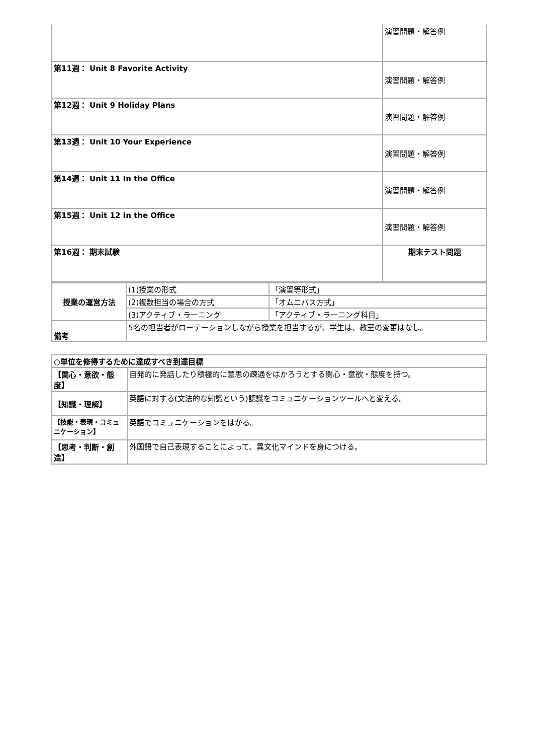| | 演習問題・解答例 |
| 第11週： Unit 8 Favorite Activity | 演習問題・解答例 |
| 第12週： Unit 9 Holiday Plans | 演習問題・解答例 |
| 第13週： Unit 10 Your Experience | 演習問題・解答例 |
| 第14週： Unit 11 In the Office | 演習問題・解答例 |
| 第15週： Unit 12 In the Office | 演習問題・解答例 |
| 第16週： 期末試験 | 期末テスト問題 |
| 授業の運営方法 | (1)授業の形式 | 「演習等形式」 |
| | (2)複数担当の場合の方式 | 「オムニバス方式」 |
| | (3)アクティブ・ラーニング | 「アクティブ・ラーニング科目」 |
| 備考 | 5名の担当者がローテーションしながら授業を担当するが、学生は、教室の変更はなし。 | |
| ○単位を修得するために達成すべき到達目標 | |
| 【関心・意欲・態度】 | 自発的に発話したり積極的に意思の疎通をはかろうとする関心・意欲・態度を持つ。 |
| 【知識・理解】 | 英語に対する(文法的な知識という)認識をコミュニケーションツールへと変える。 |
| 【技能・表現・コミュニケーション】 | 英語でコミュニケーションをはかる。 |
| 【思考・判断・創造】 | 外国語で自己表現することによって、異文化マインドを身につける。 |